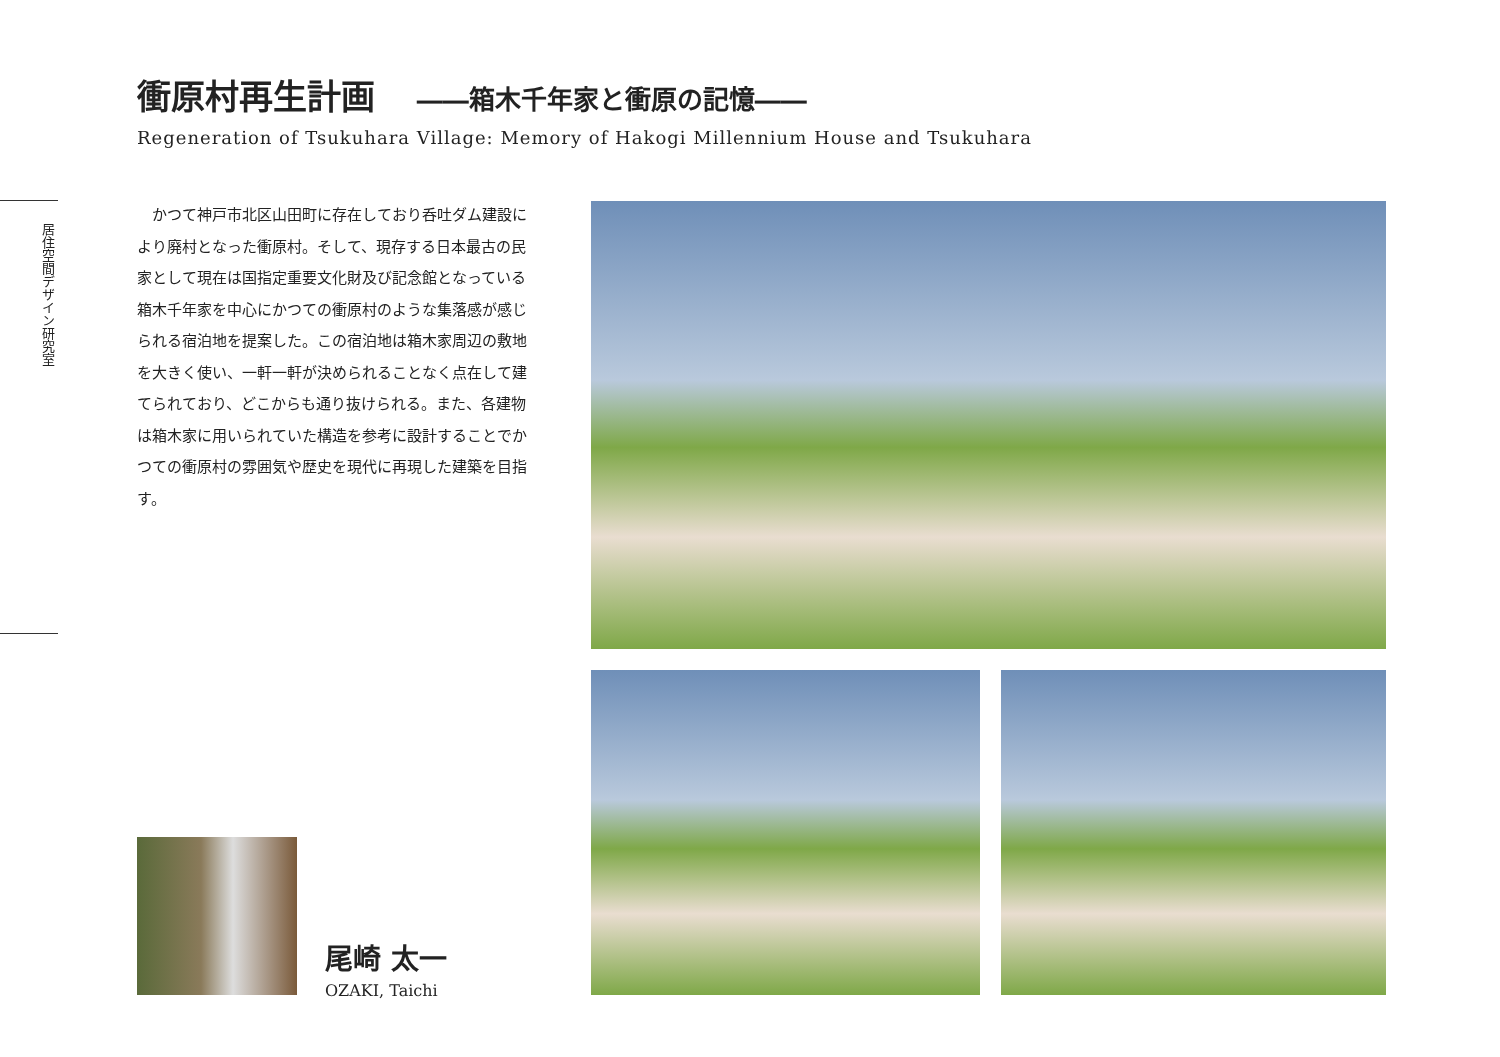衝原村再生計画 ――箱木千年家と衝原の記憶――
Regeneration of Tsukuhara Village: Memory of Hakogi Millennium House and Tsukuhara
居住空間デザイン研究室
　かつて神戸市北区山田町に存在しており呑吐ダム建設により廃村となった衝原村。そして、現存する日本最古の民家として現在は国指定重要文化財及び記念館となっている箱木千年家を中心にかつての衝原村のような集落感が感じられる宿泊地を提案した。この宿泊地は箱木家周辺の敷地を大きく使い、一軒一軒が決められることなく点在して建てられており、どこからも通り抜けられる。また、各建物は箱木家に用いられていた構造を参考に設計することでかつての衝原村の雰囲気や歴史を現代に再現した建築を目指す。
尾崎 太一
OZAKI, Taichi